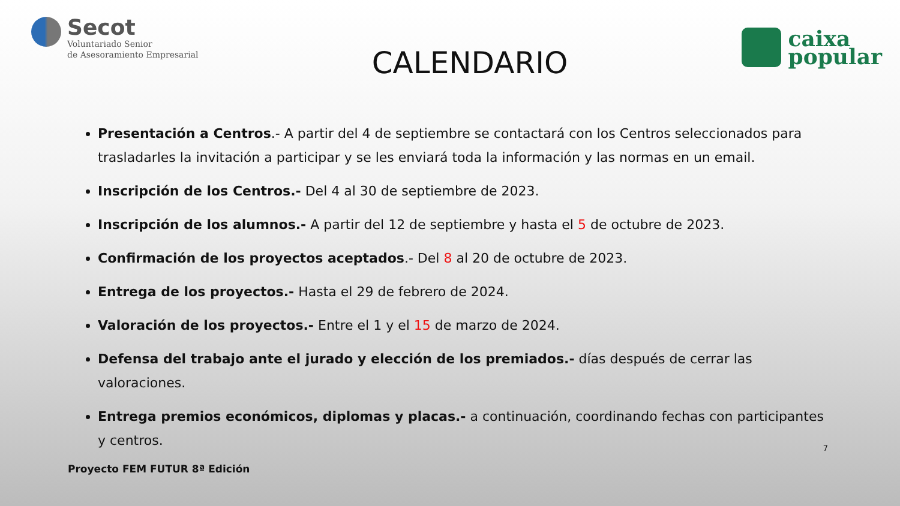Secot
Voluntariado Senior
de Asesoramiento Empresarial
CALENDARIO
caixa
popular
Presentación a Centros.- A partir del 4 de septiembre se contactará con los Centros seleccionados para trasladarles la invitación a participar y se les enviará toda la información y las normas en un email.
Inscripción de los Centros.- Del 4 al 30 de septiembre de 2023.
Inscripción de los alumnos.- A partir del 12 de septiembre y hasta el 5 de octubre de 2023.
Confirmación de los proyectos aceptados.- Del 8 al 20 de octubre de 2023.
Entrega de los proyectos.- Hasta el 29 de febrero de 2024.
Valoración de los proyectos.- Entre el 1 y el 15 de marzo de 2024.
Defensa del trabajo ante el jurado y elección de los premiados.- días después de cerrar las valoraciones.
Entrega premios económicos, diplomas y placas.- a continuación, coordinando fechas con participantes y centros.
7
Proyecto FEM FUTUR 8ª Edición